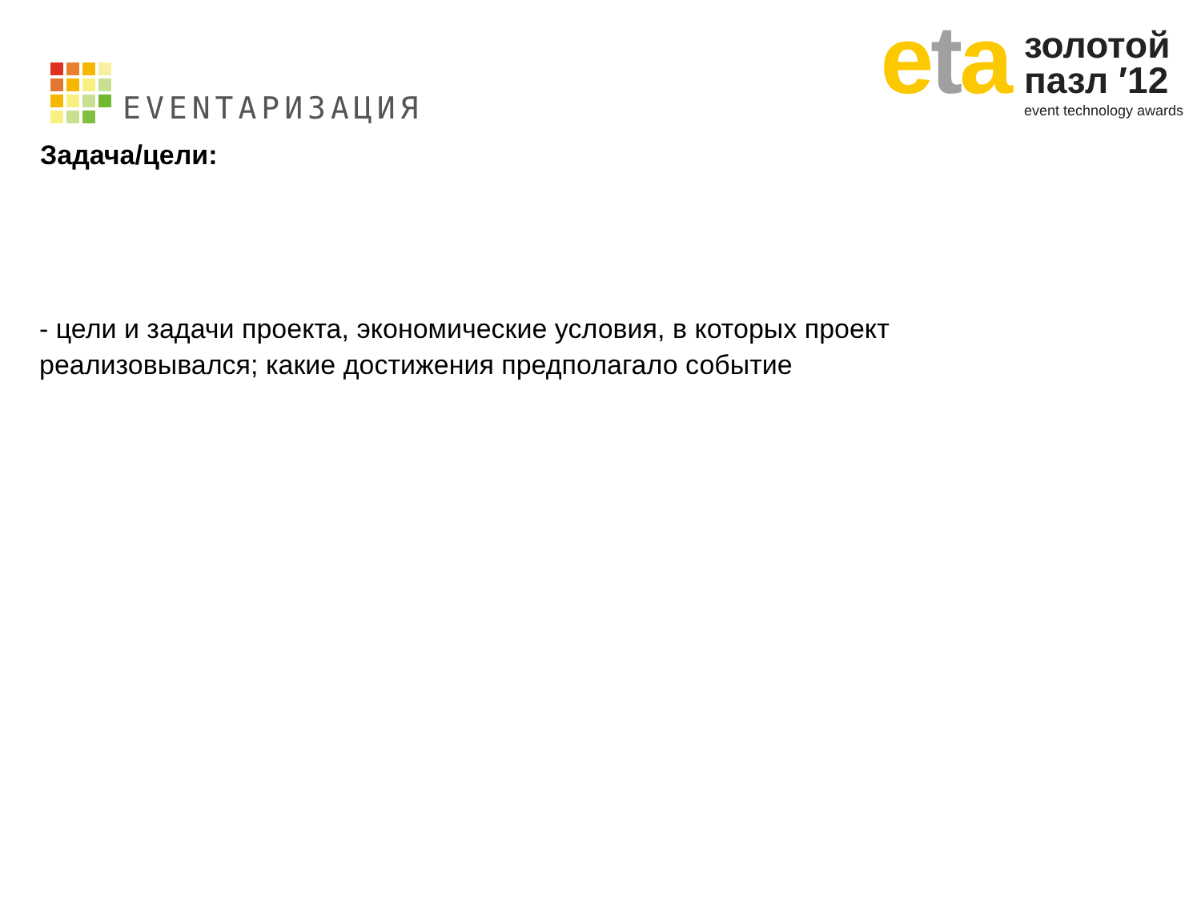EVENTАРИЗАЦИЯ
eta
золотой
пазл ′12
event technology awards
Задача/цели:
- цели и задачи проекта, экономические условия, в которых проект реализовывался; какие достижения предполагало событие